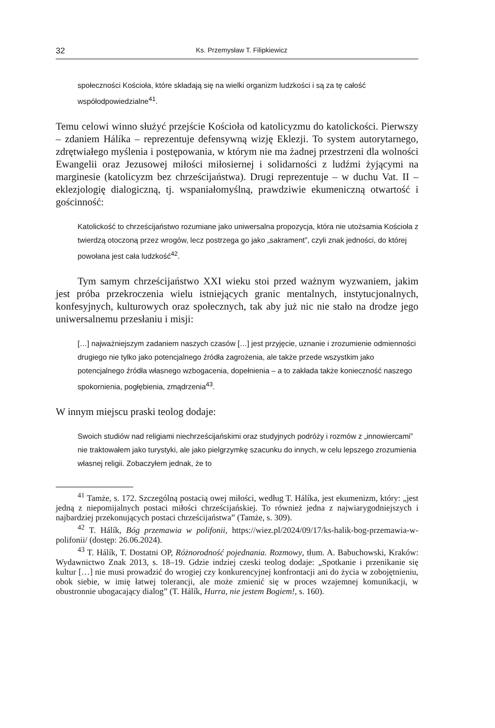32 Ks. Przemysław T. Filipkiewicz
społeczności Kościoła, które składają się na wielki organizm ludzkości i są za tę całość współodpowiedzialne<sup>41</sup>.
Temu celowi winno służyć przejście Kościoła od katolicyzmu do katolickości. Pierwszy – zdaniem Hálíka – reprezentuje defensywną wizję Eklezji. To system autorytarnego, zdrętwiałego myślenia i postępowania, w którym nie ma żadnej przestrzeni dla wolności Ewangelii oraz Jezusowej miłości miłosiernej i solidarności z ludźmi żyjącymi na marginesie (katolicyzm bez chrześcijaństwa). Drugi reprezentuje – w duchu Vat. II – eklezjologię dialogiczną, tj. wspaniałomyślną, prawdziwie ekumeniczną otwartość i gościnność:
Katolickość to chrześcijaństwo rozumiane jako uniwersalna propozycja, która nie utożsamia Kościoła z twierdzą otoczoną przez wrogów, lecz postrzega go jako „sakrament”, czyli znak jedności, do której powołana jest cała ludzkość<sup>42</sup>.
Tym samym chrześcijaństwo XXI wieku stoi przed ważnym wyzwaniem, jakim jest próba przekroczenia wielu istniejących granic mentalnych, instytucjonalnych, konfesyjnych, kulturowych oraz społecznych, tak aby już nic nie stało na drodze jego uniwersalnemu przesłaniu i misji:
[…] najważniejszym zadaniem naszych czasów […] jest przyjęcie, uznanie i zrozumienie odmienności drugiego nie tylko jako potencjalnego źródła zagrożenia, ale także przede wszystkim jako potencjalnego źródła własnego wzbogacenia, dopełnienia – a to zakłada także konieczność naszego spokornienia, pogłębienia, zmądrzenia<sup>43</sup>.
W innym miejscu praski teolog dodaje:
Swoich studiów nad religiami niechrześcijańskimi oraz studyjnych podróży i rozmów z „innowiercami” nie traktowałem jako turystyki, ale jako pielgrzymkę szacunku do innych, w celu lepszego zrozumienia własnej religii. Zobaczyłem jednak, że to
<sup>41</sup> Tamże, s. 172. Szczególną postacią owej miłości, według T. Hálíka, jest ekumenizm, który: „jest jedną z niepomijalnych postaci miłości chrześcijańskiej. To również jedna z najwiarygodniejszych i najbardziej przekonujących postaci chrześcijaństwa” (Tamże, s. 309).
<sup>42</sup> T. Hálík, Bóg przemawia w polifonii, https://wiez.pl/2024/09/17/ks-halik-bog-przemawia-w-polifonii/ (dostęp: 26.06.2024).
<sup>43</sup> T. Hálík, T. Dostatni OP, Różnorodność pojednania. Rozmowy, tłum. A. Babuchowski, Kraków: Wydawnictwo Znak 2013, s. 18–19. Gdzie indziej czeski teolog dodaje: „Spotkanie i przenikanie się kultur […] nie musi prowadzić do wrogiej czy konkurencyjnej konfrontacji ani do życia w zobojętnieniu, obok siebie, w imię łatwej tolerancji, ale może zmienić się w proces wzajemnej komunikacji, w obustronnie ubogacający dialog” (T. Hálík, Hurra, nie jestem Bogiem!, s. 160).